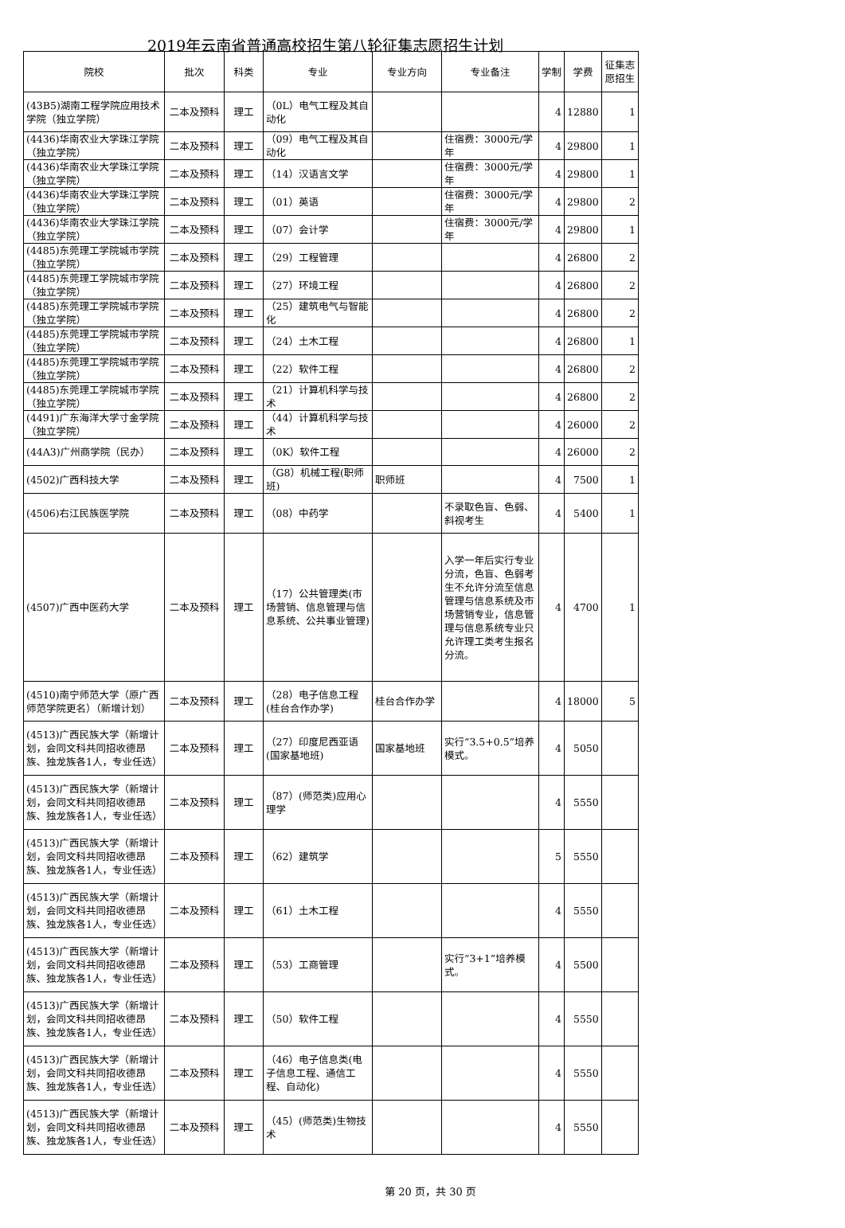2019年云南省普通高校招生第八轮征集志愿招生计划
| 院校 | 批次 | 科类 | 专业 | 专业方向 | 专业备注 | 学制 | 学费 | 征集志愿招生 |
| --- | --- | --- | --- | --- | --- | --- | --- | --- |
| (43B5)湖南工程学院应用技术学院（独立学院） | 二本及预科 | 理工 | （0L）电气工程及其自动化 | | | 4 | 12880 | 1 |
| (4436)华南农业大学珠江学院（独立学院） | 二本及预科 | 理工 | （09）电气工程及其自动化 | | 住宿费：3000元/学年 | 4 | 29800 | 1 |
| (4436)华南农业大学珠江学院（独立学院） | 二本及预科 | 理工 | （14）汉语言文学 | | 住宿费：3000元/学年 | 4 | 29800 | 1 |
| (4436)华南农业大学珠江学院（独立学院） | 二本及预科 | 理工 | （01）英语 | | 住宿费：3000元/学年 | 4 | 29800 | 2 |
| (4436)华南农业大学珠江学院（独立学院） | 二本及预科 | 理工 | （07）会计学 | | 住宿费：3000元/学年 | 4 | 29800 | 1 |
| (4485)东莞理工学院城市学院（独立学院） | 二本及预科 | 理工 | （29）工程管理 | | | 4 | 26800 | 2 |
| (4485)东莞理工学院城市学院（独立学院） | 二本及预科 | 理工 | （27）环境工程 | | | 4 | 26800 | 2 |
| (4485)东莞理工学院城市学院（独立学院） | 二本及预科 | 理工 | （25）建筑电气与智能化 | | | 4 | 26800 | 2 |
| (4485)东莞理工学院城市学院（独立学院） | 二本及预科 | 理工 | （24）土木工程 | | | 4 | 26800 | 1 |
| (4485)东莞理工学院城市学院（独立学院） | 二本及预科 | 理工 | （22）软件工程 | | | 4 | 26800 | 2 |
| (4485)东莞理工学院城市学院（独立学院） | 二本及预科 | 理工 | （21）计算机科学与技术 | | | 4 | 26800 | 2 |
| (4491)广东海洋大学寸金学院（独立学院） | 二本及预科 | 理工 | （44）计算机科学与技术 | | | 4 | 26000 | 2 |
| (44A3)广州商学院（民办） | 二本及预科 | 理工 | （0K）软件工程 | | | 4 | 26000 | 2 |
| (4502)广西科技大学 | 二本及预科 | 理工 | （G8）机械工程(职师班) | 职师班 | | 4 | 7500 | 1 |
| (4506)右江民族医学院 | 二本及预科 | 理工 | （08）中药学 | | 不录取色盲、色弱、斜视考生 | 4 | 5400 | 1 |
| (4507)广西中医药大学 | 二本及预科 | 理工 | （17）公共管理类(市场营销、信息管理与信息系统、公共事业管理) | | 入学一年后实行专业分流，色盲、色弱考生不允许分流至信息管理与信息系统及市场营销专业，信息管理与信息系统专业只允许理工类考生报名分流。 | 4 | 4700 | 1 |
| (4510)南宁师范大学（原广西师范学院更名）（新增计划） | 二本及预科 | 理工 | （28）电子信息工程(桂台合作办学) | 桂台合作办学 | | 4 | 18000 | 5 |
| (4513)广西民族大学（新增计划，会同文科共同招收德昂族、独龙族各1人，专业任选） | 二本及预科 | 理工 | （27）印度尼西亚语(国家基地班) | 国家基地班 | 实行“3.5+0.5”培养模式。 | 4 | 5050 | |
| (4513)广西民族大学（新增计划，会同文科共同招收德昂族、独龙族各1人，专业任选） | 二本及预科 | 理工 | （87）(师范类)应用心理学 | | | 4 | 5550 | |
| (4513)广西民族大学（新增计划，会同文科共同招收德昂族、独龙族各1人，专业任选） | 二本及预科 | 理工 | （62）建筑学 | | | 5 | 5550 | |
| (4513)广西民族大学（新增计划，会同文科共同招收德昂族、独龙族各1人，专业任选） | 二本及预科 | 理工 | （61）土木工程 | | | 4 | 5550 | |
| (4513)广西民族大学（新增计划，会同文科共同招收德昂族、独龙族各1人，专业任选） | 二本及预科 | 理工 | （53）工商管理 | | 实行“3+1”培养模式。 | 4 | 5500 | |
| (4513)广西民族大学（新增计划，会同文科共同招收德昂族、独龙族各1人，专业任选） | 二本及预科 | 理工 | （50）软件工程 | | | 4 | 5550 | |
| (4513)广西民族大学（新增计划，会同文科共同招收德昂族、独龙族各1人，专业任选） | 二本及预科 | 理工 | （46）电子信息类(电子信息工程、通信工程、自动化) | | | 4 | 5550 | |
| (4513)广西民族大学（新增计划，会同文科共同招收德昂族、独龙族各1人，专业任选） | 二本及预科 | 理工 | （45）(师范类)生物技术 | | | 4 | 5550 | |
第 20 页，共 30 页